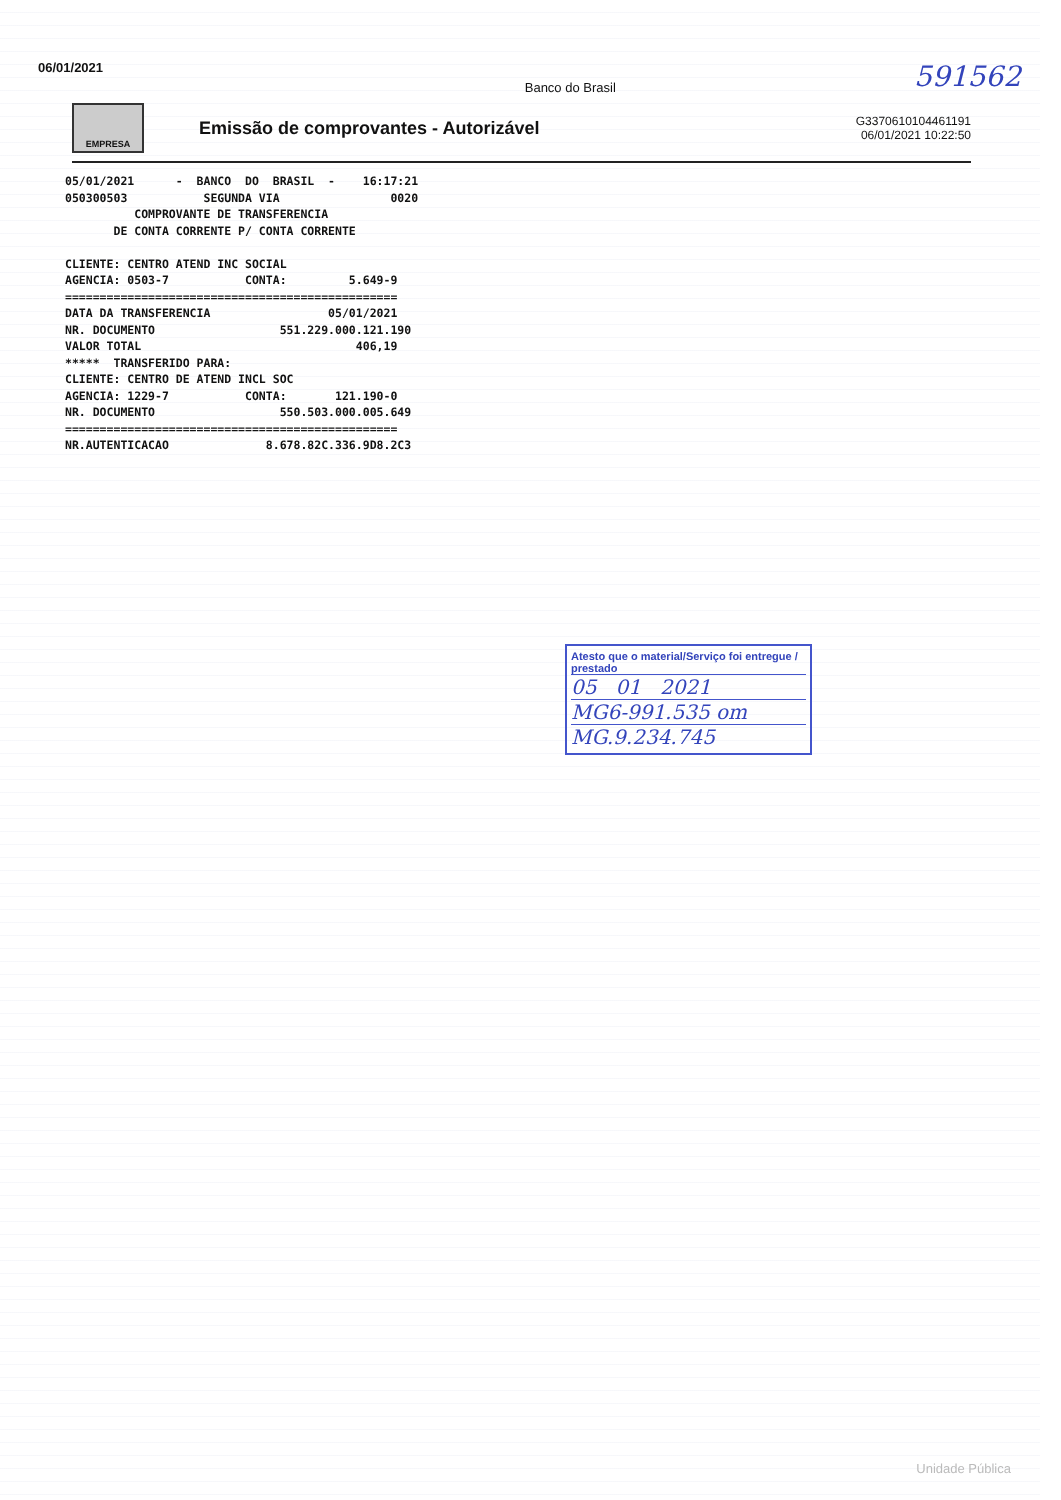06/01/2021 Banco do Brasil 591562
EMPRESA
Emissão de comprovantes - Autorizável
G3370610104461191
06/01/2021 10:22:50
05/01/2021      -  BANCO  DO  BRASIL  -    16:17:21
050300503           SEGUNDA VIA                0020
          COMPROVANTE DE TRANSFERENCIA
       DE CONTA CORRENTE P/ CONTA CORRENTE

CLIENTE: CENTRO ATEND INC SOCIAL
AGENCIA: 0503-7           CONTA:         5.649-9
================================================
DATA DA TRANSFERENCIA                 05/01/2021
NR. DOCUMENTO                  551.229.000.121.190
VALOR TOTAL                               406,19
*****  TRANSFERIDO PARA:
CLIENTE: CENTRO DE ATEND INCL SOC
AGENCIA: 1229-7           CONTA:       121.190-0
NR. DOCUMENTO                  550.503.000.005.649
================================================
NR.AUTENTICACAO              8.678.82C.336.9D8.2C3
Atesto que o material/Serviço foi entregue / prestado
05 01 2021
MG6-991.535 om
MG.9.234.745
Unidade Pública